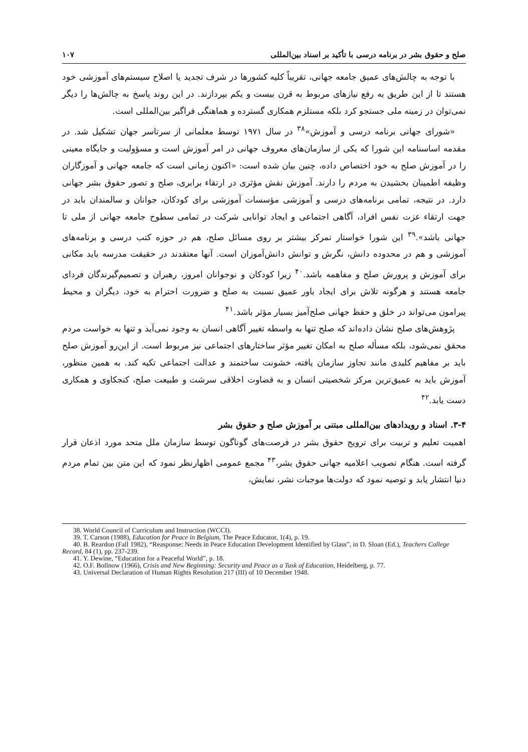صلح و حقوق بشر در برنامه درسی با تأکید بر اسناد بین‌المللی ۱۰۷
با توجه به چالش‌های عمیق جامعه جهانی، تقریباً کلیه کشورها در شرف تجدید یا اصلاح سیستم‌های آموزشی خود هستند تا از این طریق به رفع نیازهای مربوط به قرن بیست و یکم بپردازند. در این روند پاسخ به چالش‌ها را دیگر نمی‌توان در زمینه ملی جستجو کرد بلکه مستلزم همکاری گسترده و هماهنگی فراگیر بین‌المللی است.
«شورای جهانی برنامه درسی و آموزش»<sup>۳۸</sup> در سال ۱۹۷۱ توسط معلمانی از سرتاسر جهان تشکیل شد. در مقدمه اساسنامه این شورا که یکی از سازمان‌های معروف جهانی در امر آموزش است و مسؤولیت و جایگاه معینی را در آموزش صلح به خود اختصاص داده، چنین بیان شده است: «اکنون زمانی است که جامعه جهانی و آموزگاران وظیفه اطمینان بخشیدن به مردم را دارند. آموزش نقش مؤثری در ارتقاء برابری، صلح و تصور حقوق بشر جهانی دارد. در نتیجه، تمامی برنامه‌های درسی و آموزشی مؤسسات آموزشی برای کودکان، جوانان و سالمندان باید در جهت ارتقاء عزت نفس افراد، آگاهی اجتماعی و ایجاد توانایی شرکت در تمامی سطوح جامعه جهانی از ملی تا جهانی باشد».<sup>۳۹</sup> این شورا خواستار تمرکز بیشتر بر روی مسائل صلح، هم در حوزه کتب درسی و برنامه‌های آموزشی و هم در محدوده دانش، نگرش و توانش دانش‌آموزان است. آنها معتقدند در حقیقت مدرسه باید مکانی برای آموزش و پرورش صلح و مفاهمه باشد.<sup>۴۰</sup> زیرا کودکان و نوجوانان امروز، رهبران و تصمیم‌گیرندگان فردای جامعه هستند و هرگونه تلاش برای ایجاد باور عمیق نسبت به صلح و ضرورت احترام به خود، دیگران و محیط پیرامون می‌تواند در خلق و حفظ جهانی صلح‌آمیز بسیار مؤثر باشد.<sup>۴۱</sup>
پژوهش‌های صلح نشان داده‌اند که صلح تنها به واسطه تغییر آگاهی انسان به وجود نمی‌آید و تنها به خواست مردم محقق نمی‌شود، بلکه مسأله صلح به امکان تغییر مؤثر ساختارهای اجتماعی نیز مربوط است. از این‌رو آموزش صلح باید بر مفاهیم کلیدی مانند تجاوز سازمان یافته، خشونت ساختمند و عدالت اجتماعی تکیه کند. به همین منظور، آموزش باید به عمیق‌ترین مرکز شخصیتی انسان و به قضاوت اخلاقی سرشت و طبیعت صلح، کنجکاوی و همکاری دست یابد.<sup>۴۲</sup>
۳-۴. اسناد و رویدادهای بین‌المللی مبتنی بر آموزش صلح و حقوق بشر
اهمیت تعلیم و تربیت برای ترویج حقوق بشر در فرصت‌های گوناگون توسط سازمان ملل متحد مورد اذعان قرار گرفته است. هنگام تصویب اعلامیه جهانی حقوق بشر،<sup>۴۳</sup> مجمع عمومی اظهارنظر نمود که این متن بین تمام مردم دنیا انتشار یابد و توصیه نمود که دولت‌ها موجبات نشر، نمایش،
38. World Council of Curriculum and Instruction (WCCI).
39. T. Carson (1988), Education for Peace in Belgium, The Peace Educator, 1(4), p. 19.
40. B. Reardon (Fall 1982), “Reasponse: Needs in Peace Education Development Identified by Glass”, in D. Sloan (Ed.), Teachers College Record, 84 (1), pp. 237-239.
41. Y. Dewine, “Education for a Peaceful World”, p. 18.
42. O.F. Bollnow (1966), Crisis and New Beginning: Security and Peace as a Task of Education, Heidelberg, p. 77.
43. Universal Declaration of Human Rights Resolution 217 (III) of 10 December 1948.